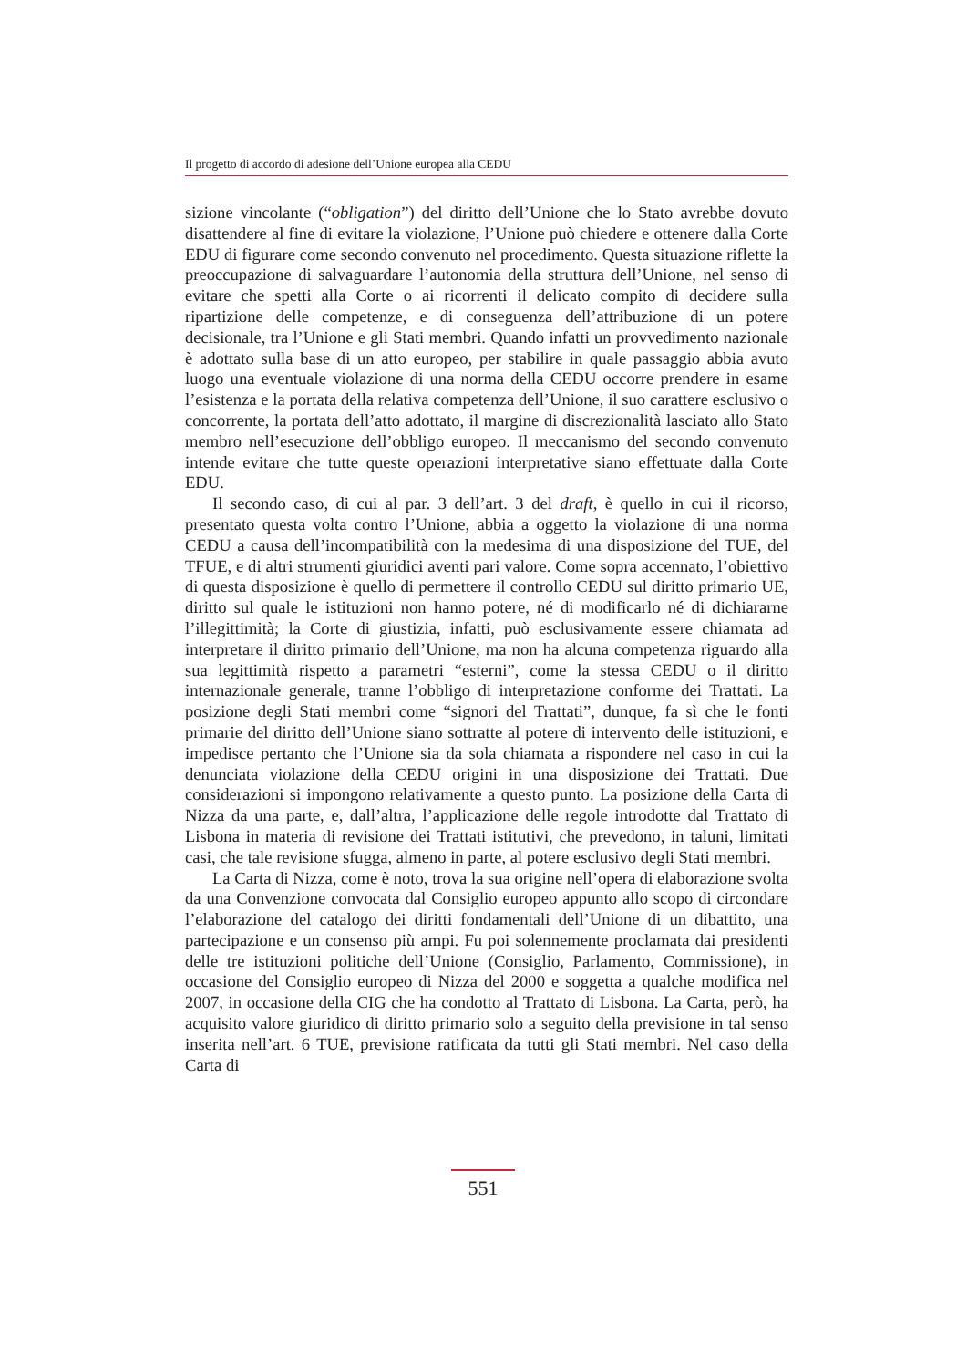Il progetto di accordo di adesione dell’Unione europea alla CEDU
sizione vincolante (“obligation”) del diritto dell’Unione che lo Stato avrebbe dovuto disattendere al fine di evitare la violazione, l’Unione può chiedere e ottenere dalla Corte EDU di figurare come secondo convenuto nel procedimento. Questa situazione riflette la preoccupazione di salvaguardare l’autonomia della struttura dell’Unione, nel senso di evitare che spetti alla Corte o ai ricorrenti il delicato compito di decidere sulla ripartizione delle competenze, e di conseguenza dell’attribuzione di un potere decisionale, tra l’Unione e gli Stati membri. Quando infatti un provvedimento nazionale è adottato sulla base di un atto europeo, per stabilire in quale passaggio abbia avuto luogo una eventuale violazione di una norma della CEDU occorre prendere in esame l’esistenza e la portata della relativa competenza dell’Unione, il suo carattere esclusivo o concorrente, la portata dell’atto adottato, il margine di discrezionalità lasciato allo Stato membro nell’esecuzione dell’obbligo europeo. Il meccanismo del secondo convenuto intende evitare che tutte queste operazioni interpretative siano effettuate dalla Corte EDU.
Il secondo caso, di cui al par. 3 dell’art. 3 del draft, è quello in cui il ricorso, presentato questa volta contro l’Unione, abbia a oggetto la violazione di una norma CEDU a causa dell’incompatibilità con la medesima di una disposizione del TUE, del TFUE, e di altri strumenti giuridici aventi pari valore. Come sopra accennato, l’obiettivo di questa disposizione è quello di permettere il controllo CEDU sul diritto primario UE, diritto sul quale le istituzioni non hanno potere, né di modificarlo né di dichiararne l’illegittimità; la Corte di giustizia, infatti, può esclusivamente essere chiamata ad interpretare il diritto primario dell’Unione, ma non ha alcuna competenza riguardo alla sua legittimità rispetto a parametri “esterni”, come la stessa CEDU o il diritto internazionale generale, tranne l’obbligo di interpretazione conforme dei Trattati. La posizione degli Stati membri come “signori del Trattati”, dunque, fa sì che le fonti primarie del diritto dell’Unione siano sottratte al potere di intervento delle istituzioni, e impedisce pertanto che l’Unione sia da sola chiamata a rispondere nel caso in cui la denunciata violazione della CEDU origini in una disposizione dei Trattati. Due considerazioni si impongono relativamente a questo punto. La posizione della Carta di Nizza da una parte, e, dall’altra, l’applicazione delle regole introdotte dal Trattato di Lisbona in materia di revisione dei Trattati istitutivi, che prevedono, in taluni, limitati casi, che tale revisione sfugga, almeno in parte, al potere esclusivo degli Stati membri.
La Carta di Nizza, come è noto, trova la sua origine nell’opera di elaborazione svolta da una Convenzione convocata dal Consiglio europeo appunto allo scopo di circondare l’elaborazione del catalogo dei diritti fondamentali dell’Unione di un dibattito, una partecipazione e un consenso più ampi. Fu poi solennemente proclamata dai presidenti delle tre istituzioni politiche dell’Unione (Consiglio, Parlamento, Commissione), in occasione del Consiglio europeo di Nizza del 2000 e soggetta a qualche modifica nel 2007, in occasione della CIG che ha condotto al Trattato di Lisbona. La Carta, però, ha acquisito valore giuridico di diritto primario solo a seguito della previsione in tal senso inserita nell’art. 6 TUE, previsione ratificata da tutti gli Stati membri. Nel caso della Carta di
551